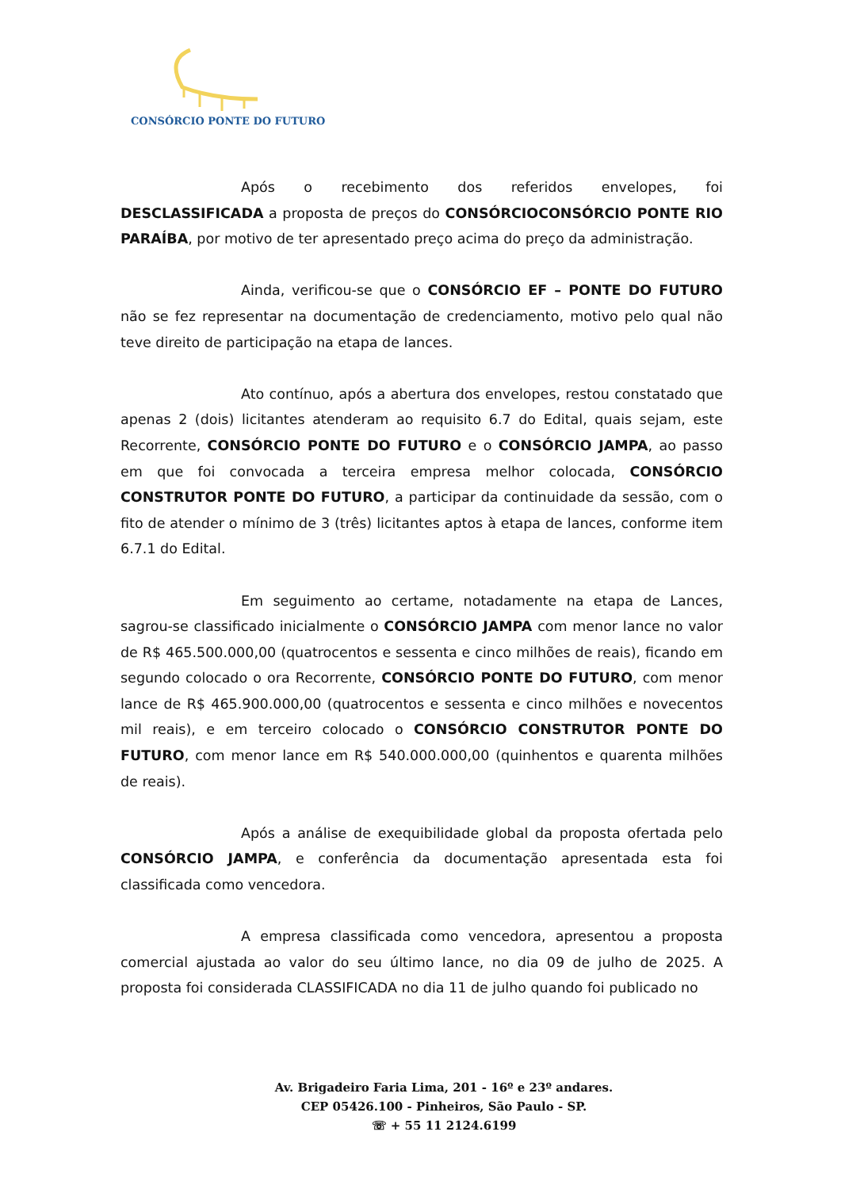CONSÓRCIO PONTE DO FUTURO
Após o recebimento dos referidos envelopes, foi DESCLASSIFICADA a proposta de preços do CONSÓRCIOCONSÓRCIO PONTE RIO PARAÍBA, por motivo de ter apresentado preço acima do preço da administração.
Ainda, verificou-se que o CONSÓRCIO EF – PONTE DO FUTURO não se fez representar na documentação de credenciamento, motivo pelo qual não teve direito de participação na etapa de lances.
Ato contínuo, após a abertura dos envelopes, restou constatado que apenas 2 (dois) licitantes atenderam ao requisito 6.7 do Edital, quais sejam, este Recorrente, CONSÓRCIO PONTE DO FUTURO e o CONSÓRCIO JAMPA, ao passo em que foi convocada a terceira empresa melhor colocada, CONSÓRCIO CONSTRUTOR PONTE DO FUTURO, a participar da continuidade da sessão, com o fito de atender o mínimo de 3 (três) licitantes aptos à etapa de lances, conforme item 6.7.1 do Edital.
Em seguimento ao certame, notadamente na etapa de Lances, sagrou-se classificado inicialmente o CONSÓRCIO JAMPA com menor lance no valor de R$ 465.500.000,00 (quatrocentos e sessenta e cinco milhões de reais), ficando em segundo colocado o ora Recorrente, CONSÓRCIO PONTE DO FUTURO, com menor lance de R$ 465.900.000,00 (quatrocentos e sessenta e cinco milhões e novecentos mil reais), e em terceiro colocado o CONSÓRCIO CONSTRUTOR PONTE DO FUTURO, com menor lance em R$ 540.000.000,00 (quinhentos e quarenta milhões de reais).
Após a análise de exequibilidade global da proposta ofertada pelo CONSÓRCIO JAMPA, e conferência da documentação apresentada esta foi classificada como vencedora.
A empresa classificada como vencedora, apresentou a proposta comercial ajustada ao valor do seu último lance, no dia 09 de julho de 2025. A proposta foi considerada CLASSIFICADA no dia 11 de julho quando foi publicado no
Av. Brigadeiro Faria Lima, 201 - 16º e 23º andares.
CEP 05426.100 - Pinheiros, São Paulo - SP.
☏ + 55 11 2124.6199